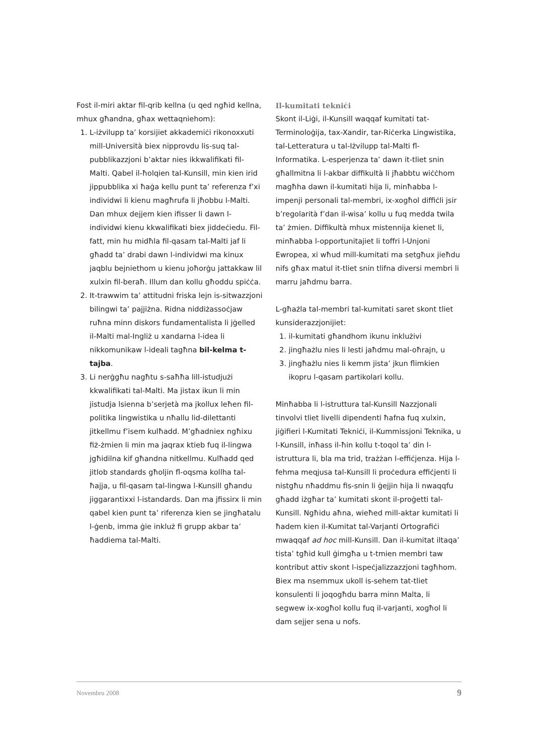Fost il-miri aktar fil-qrib kellna (u qed ngħid kellna, mhux għandna, għax wettaqniehom):
1. L-iżvilupp ta’ korsijiet akkademiċi rikonoxxuti mill-Università biex nipprovdu lis-suq tal-pubblikazzjoni b’aktar nies ikkwalifikati fil-Malti. Qabel il-ħolqien tal-Kunsill, min kien irid jippubblika xi ħaġa kellu punt ta’ referenza f’xi individwi li kienu magħrufa li jħobbu l-Malti. Dan mhux dejjem kien ifisser li dawn l-individwi kienu kkwalifikati biex jiddeċiedu. Fil-fatt, min hu midħla fil-qasam tal-Malti jaf li għadd ta’ drabi dawn l-individwi ma kinux jaqblu bejniethom u kienu joħorġu jattakkaw lil xulxin fil-beraħ. Illum dan kollu għoddu spiċċa.
2. It-trawwim ta’ attitudni friska lejn is-sitwazzjoni bilingwi ta’ pajjiżna. Ridna niddiżassoċjaw ruħna minn diskors fundamentalista li jġelled il-Malti mal-Ingliż u xandarna l-idea li nikkomunikaw l-ideali tagħna bil-kelma t-tajba.
3. Li nerġgħu nagħtu s-saħħa lill-istudjużi kkwalifikati tal-Malti. Ma jistax ikun li min jistudja lsienna b’serjetà ma jkollux leħen fil-politika lingwistika u nħallu lid-dilettanti jitkellmu f’isem kulħadd. M’għadniex ngħixu fiż-żmien li min ma jaqrax ktieb fuq il-lingwa jgħidilna kif għandna nitkellmu. Kulħadd qed jitlob standards għoljin fl-oqsma kollha tal-ħajja, u fil-qasam tal-lingwa l-Kunsill għandu jiggarantixxi l-istandards. Dan ma jfissirx li min qabel kien punt ta’ riferenza kien se jingħatalu l-ġenb, imma ġie inkluż fi grupp akbar ta’ ħaddiema tal-Malti.
Il-kumitati tekniċi
Skont il-Liġi, il-Kunsill waqqaf kumitati tat-Terminoloġija, tax-Xandir, tar-Riċerka Lingwistika, tal-Letteratura u tal-Iżvilupp tal-Malti fl-Informatika. L-esperjenza ta’ dawn it-tliet snin għallmitna li l-akbar diffikultà li jħabbtu wiċċhom magħha dawn il-kumitati hija li, minħabba l-impenji personali tal-membri, ix-xogħol diffiċli jsir b’regolarità f’dan il-wisa’ kollu u fuq medda twila ta’ żmien. Diffikultà mhux mistennija kienet li, minħabba l-opportunitajiet li toffri l-Unjoni Ewropea, xi wħud mill-kumitati ma setgħux jieħdu nifs għax matul it-tliet snin tlifna diversi membri li marru jaħdmu barra.
L-għażla tal-membri tal-kumitati saret skont tliet kunsiderazzjonijiet:
1. il-kumitati għandhom ikunu inklużivi
2. jingħażlu nies li lesti jaħdmu mal-oħrajn, u
3. jingħażlu nies li kemm jista’ jkun flimkien ikopru l-qasam partikolari kollu.
Minħabba li l-istruttura tal-Kunsill Nazzjonali tinvolvi tliet livelli dipendenti ħafna fuq xulxin, jiġifieri l-Kumitati Tekniċi, il-Kummissjoni Teknika, u l-Kunsill, inħass il-ħin kollu t-toqol ta’ din l-istruttura li, bla ma trid, trażżan l-effiċjenza. Hija l-fehma meqjusa tal-Kunsill li proċedura effiċjenti li nistgħu nħaddmu fis-snin li ġejjin hija li nwaqqfu għadd iżgħar ta’ kumitati skont il-proġetti tal-Kunsill. Ngħidu aħna, wieħed mill-aktar kumitati li ħadem kien il-Kumitat tal-Varjanti Ortografiċi mwaqqaf ad hoc mill-Kunsill. Dan il-kumitat iltaqa’ tista’ tgħid kull ġimgħa u t-tmien membri taw kontribut attiv skont l-ispeċjalizzazzjoni tagħhom. Biex ma nsemmux ukoll is-sehem tat-tliet konsulenti li joqogħdu barra minn Malta, li segwew ix-xogħol kollu fuq il-varjanti, xogħol li dam sejjer sena u nofs.
Novembru 2008 9